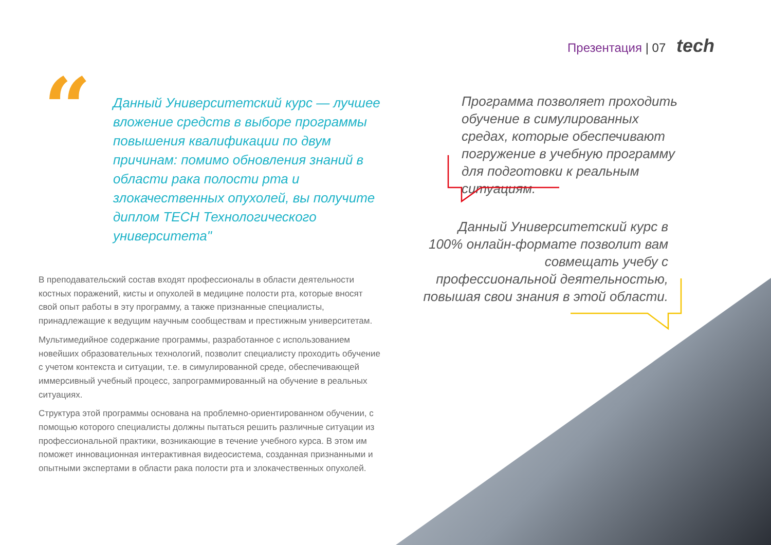Презентация | 07 tech
“
Данный Университетский курс — лучшее вложение средств в выборе программы повышения квалификации по двум причинам: помимо обновления знаний в области рака полости рта и злокачественных опухолей, вы получите диплом TECH Технологического университета"
В преподавательский состав входят профессионалы в области деятельности костных поражений, кисты и опухолей в медицине полости рта, которые вносят свой опыт работы в эту программу, а также признанные специалисты, принадлежащие к ведущим научным сообществам и престижным университетам.
Мультимедийное содержание программы, разработанное с использованием новейших образовательных технологий, позволит специалисту проходить обучение с учетом контекста и ситуации, т.е. в симулированной среде, обеспечивающей иммерсивный учебный процесс, запрограммированный на обучение в реальных ситуациях.
Структура этой программы основана на проблемно-ориентированном обучении, с помощью которого специалисты должны пытаться решить различные ситуации из профессиональной практики, возникающие в течение учебного курса. В этом им поможет инновационная интерактивная видеосистема, созданная признанными и опытными экспертами в области рака полости рта и злокачественных опухолей.
Программа позволяет проходить обучение в симулированных средах, которые обеспечивают погружение в учебную программу для подготовки к реальным ситуациям.
Данный Университетский курс в 100% онлайн-формате позволит вам совмещать учебу с профессиональной деятельностью, повышая свои знания в этой области.